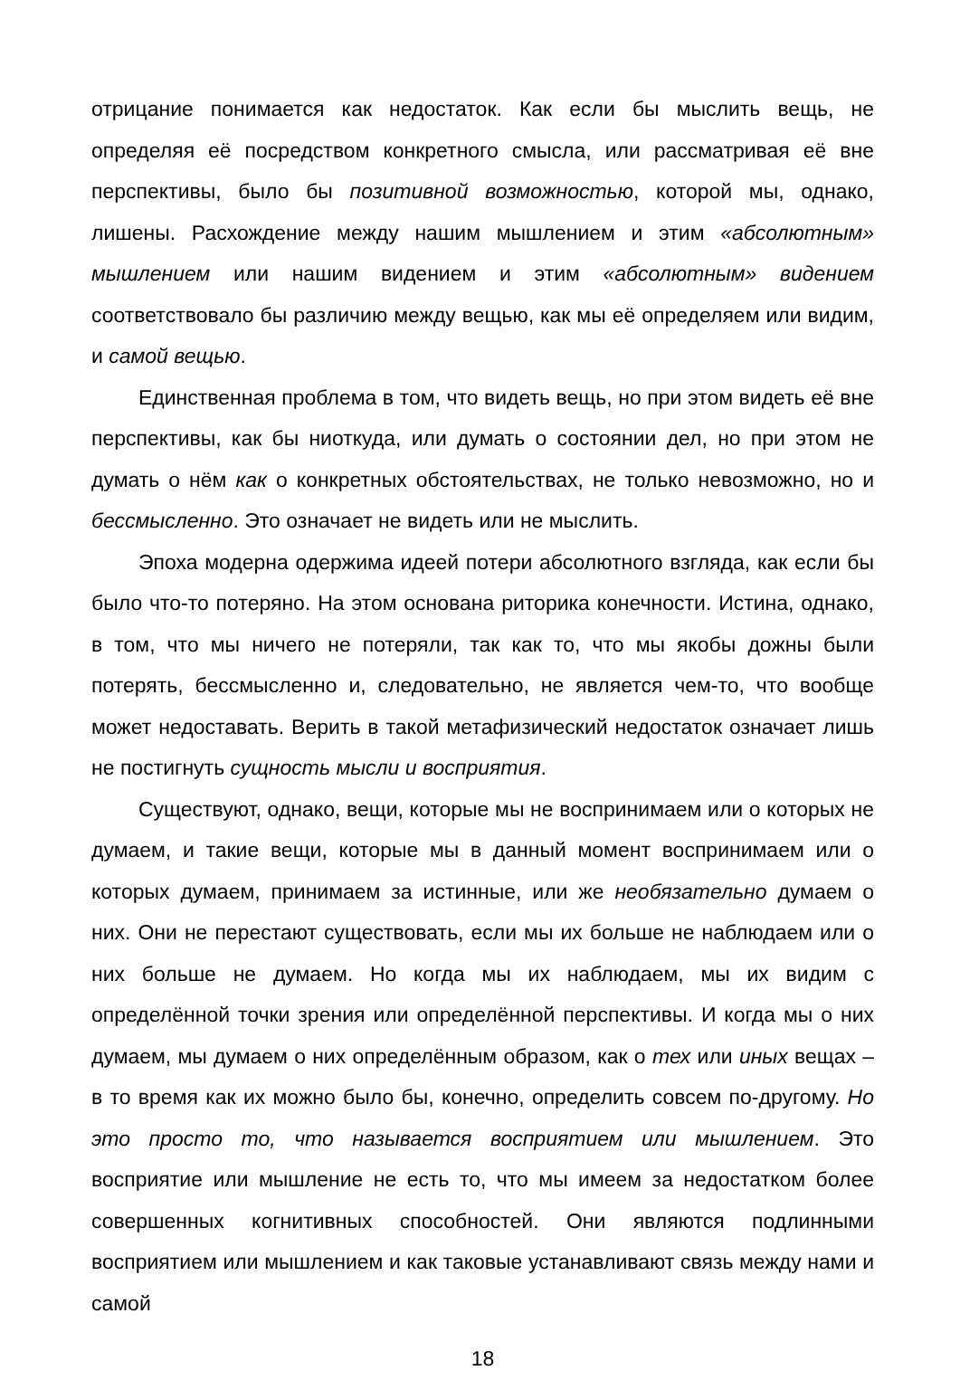отрицание понимается как недостаток. Как если бы мыслить вещь, не определяя её посредством конкретного смысла, или рассматривая её вне перспективы, было бы позитивной возможностью, которой мы, однако, лишены. Расхождение между нашим мышлением и этим «абсолютным» мышлением или нашим видением и этим «абсолютным» видением соответствовало бы различию между вещью, как мы её определяем или видим, и самой вещью.
Единственная проблема в том, что видеть вещь, но при этом видеть её вне перспективы, как бы ниоткуда, или думать о состоянии дел, но при этом не думать о нём как о конкретных обстоятельствах, не только невозможно, но и бессмысленно. Это означает не видеть или не мыслить.
Эпоха модерна одержима идеей потери абсолютного взгляда, как если бы было что-то потеряно. На этом основана риторика конечности. Истина, однако, в том, что мы ничего не потеряли, так как то, что мы якобы дожны были потерять, бессмысленно и, следовательно, не является чем-то, что вообще может недоставать. Верить в такой метафизический недостаток означает лишь не постигнуть сущность мысли и восприятия.
Существуют, однако, вещи, которые мы не воспринимаем или о которых не думаем, и такие вещи, которые мы в данный момент воспринимаем или о которых думаем, принимаем за истинные, или же необязательно думаем о них. Они не перестают существовать, если мы их больше не наблюдаем или о них больше не думаем. Но когда мы их наблюдаем, мы их видим с определённой точки зрения или определённой перспективы. И когда мы о них думаем, мы думаем о них определённым образом, как о тех или иных вещах – в то время как их можно было бы, конечно, определить совсем по-другому. Но это просто то, что называется восприятием или мышлением. Это восприятие или мышление не есть то, что мы имеем за недостатком более совершенных когнитивных способностей. Они являются подлинными восприятием или мышлением и как таковые устанавливают связь между нами и самой
18